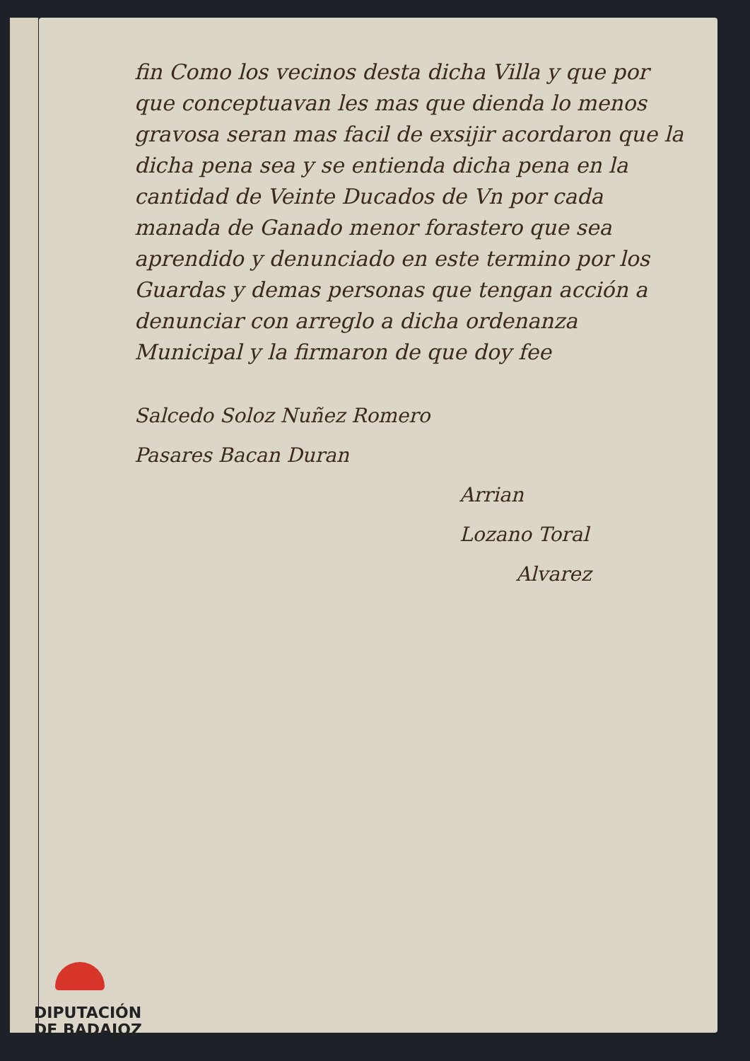fin Como los vecinos desta dicha Villa y que por que conceptuavan les mas que dienda lo menos gravosa seran mas facil de exsijir acordaron que la dicha pena sea y se entienda dicha pena en la cantidad de Veinte Ducados de Vn por cada manada de Ganado menor forastero que sea aprendido y denunciado en este termino por los Guardas y demas personas que tengan acción a denunciar con arreglo a dicha ordenanza Municipal y la firmaron de que doy fee
Salcedo Soloz Nuñez Romero
Pasares Bacan Duran
Arrian
Lozano Toral
Alvarez
DIPUTACIÓN
DE BADAJOZ